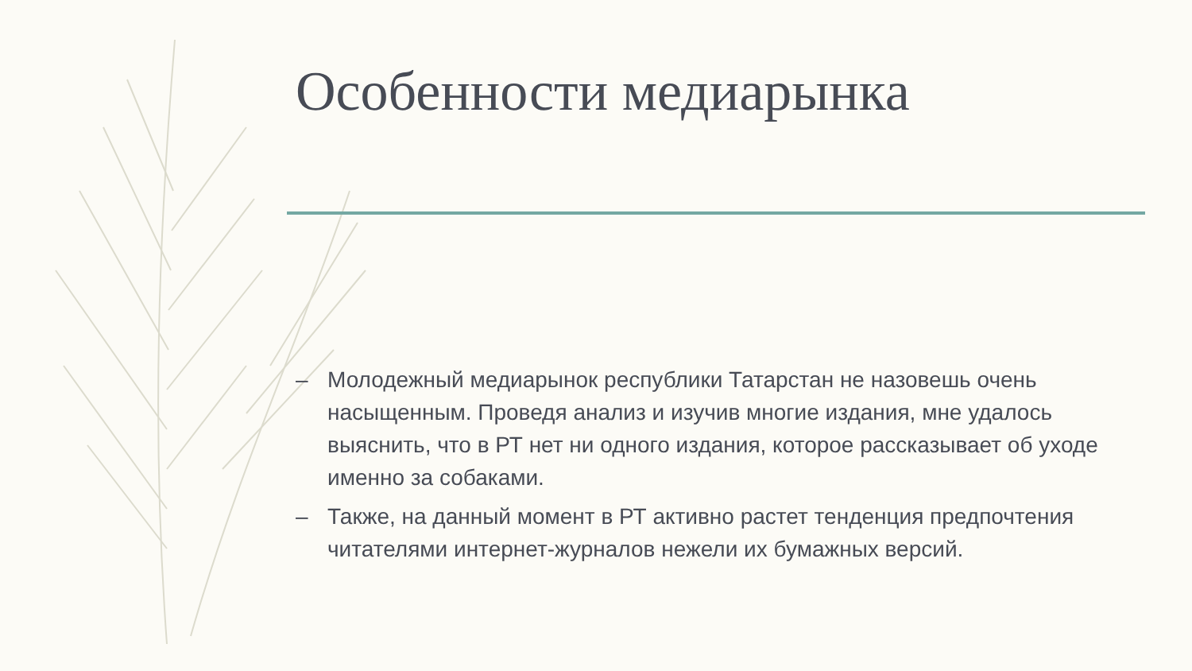Особенности медиарынка
– Молодежный медиарынок республики Татарстан не назовешь очень насыщенным. Проведя анализ и изучив многие издания, мне удалось выяснить, что в РТ нет ни одного издания, которое рассказывает об уходе именно за собаками.
– Также, на данный момент в РТ активно растет тенденция предпочтения читателями интернет-журналов нежели их бумажных версий.